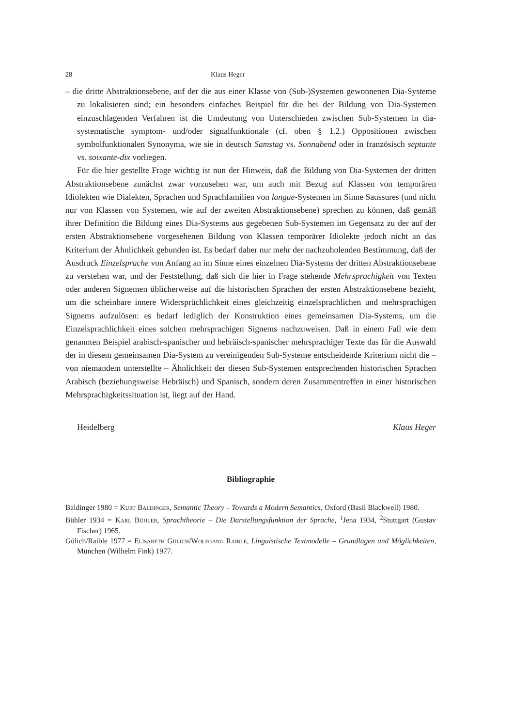28 Klaus Heger
– die dritte Abstraktionsebene, auf der die aus einer Klasse von (Sub-)Systemen gewonnenen Dia-Systeme zu lokalisieren sind; ein besonders einfaches Beispiel für die bei der Bildung von Dia-Systemen einzuschlagenden Verfahren ist die Umdeutung von Unterschieden zwischen Sub-Systemen in dia-systematische symptom- und/oder signalfunktionale (cf. oben § 1.2.) Oppositionen zwischen symbolfunktionalen Synonyma, wie sie in deutsch Samstag vs. Sonnabend oder in französisch septante vs. soixante-dix vorliegen.
Für die hier gestellte Frage wichtig ist nun der Hinweis, daß die Bildung von Dia-Systemen der dritten Abstraktionsebene zunächst zwar vorzusehen war, um auch mit Bezug auf Klassen von temporären Idiolekten wie Dialekten, Sprachen und Sprachfamilien von langue-Systemen im Sinne Saussures (und nicht nur von Klassen von Systemen, wie auf der zweiten Abstraktionsebene) sprechen zu können, daß gemäß ihrer Definition die Bildung eines Dia-Systems aus gegebenen Sub-Systemen im Gegensatz zu der auf der ersten Abstraktionsebene vorgesehenen Bildung von Klassen temporärer Idiolekte jedoch nicht an das Kriterium der Ähnlichkeit gebunden ist. Es bedarf daher nur mehr der nachzuholenden Bestimmung, daß der Ausdruck Einzelsprache von Anfang an im Sinne eines einzelnen Dia-Systems der dritten Abstraktionsebene zu verstehen war, und der Feststellung, daß sich die hier in Frage stehende Mehrsprachigkeit von Texten oder anderen Signemen üblicherweise auf die historischen Sprachen der ersten Abstraktionsebene bezieht, um die scheinbare innere Widersprüchlichkeit eines gleichzeitig einzelsprachlichen und mehrsprachigen Signems aufzulösen: es bedarf lediglich der Konstruktion eines gemeinsamen Dia-Systems, um die Einzelsprachlichkeit eines solchen mehrsprachigen Signems nachzuweisen. Daß in einem Fall wie dem genannten Beispiel arabisch-spanischer und hebräisch-spanischer mehrsprachiger Texte das für die Auswahl der in diesem gemeinsamen Dia-System zu vereinigenden Sub-Systeme entscheidende Kriterium nicht die – von niemandem unterstellte – Ähnlichkeit der diesen Sub-Systemen entsprechenden historischen Sprachen Arabisch (beziehungsweise Hebräisch) und Spanisch, sondern deren Zusammentreffen in einer historischen Mehrsprachigkeitssituation ist, liegt auf der Hand.
Heidelberg Klaus Heger
Bibliographie
Baldinger 1980 = Kurt Baldinger, Semantic Theory – Towards a Modern Semantics, Oxford (Basil Blackwell) 1980.
Bühler 1934 = Karl Bühler, Sprachtheorie – Die Darstellungsfunktion der Sprache, <sup>1</sup>Jena 1934, <sup>2</sup>Stuttgart (Gustav Fischer) 1965.
Gülich/Raible 1977 = Elisabeth Gülich/Wolfgang Raible, Linguistische Textmodelle – Grundlagen und Möglichkeiten, München (Wilhelm Fink) 1977.